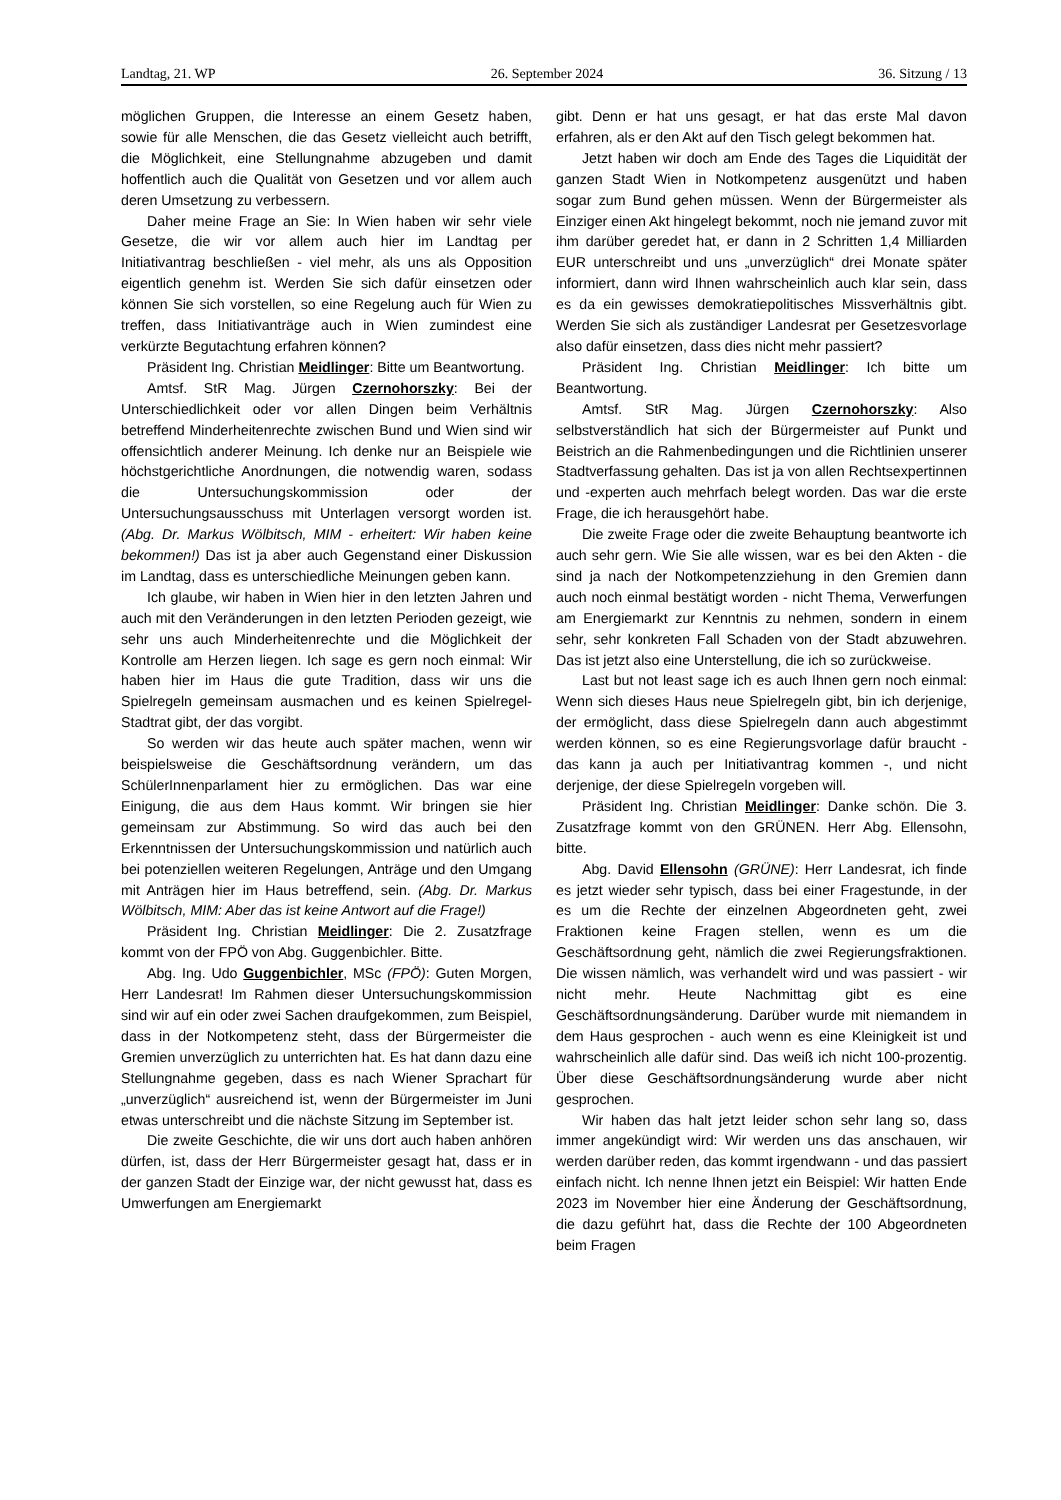Landtag, 21. WP 26. September 2024 36. Sitzung / 13
möglichen Gruppen, die Interesse an einem Gesetz haben, sowie für alle Menschen, die das Gesetz vielleicht auch betrifft, die Möglichkeit, eine Stellungnahme abzugeben und damit hoffentlich auch die Qualität von Gesetzen und vor allem auch deren Umsetzung zu verbessern.
Daher meine Frage an Sie: In Wien haben wir sehr viele Gesetze, die wir vor allem auch hier im Landtag per Initiativantrag beschließen - viel mehr, als uns als Opposition eigentlich genehm ist. Werden Sie sich dafür einsetzen oder können Sie sich vorstellen, so eine Regelung auch für Wien zu treffen, dass Initiativanträge auch in Wien zumindest eine verkürzte Begutachtung erfahren können?
Präsident Ing. Christian Meidlinger: Bitte um Beantwortung.
Amtsf. StR Mag. Jürgen Czernohorszky: Bei der Unterschiedlichkeit oder vor allen Dingen beim Verhältnis betreffend Minderheitenrechte zwischen Bund und Wien sind wir offensichtlich anderer Meinung. Ich denke nur an Beispiele wie höchstgerichtliche Anordnungen, die notwendig waren, sodass die Untersuchungskommission oder der Untersuchungsausschuss mit Unterlagen versorgt worden ist. (Abg. Dr. Markus Wölbitsch, MIM - erheitert: Wir haben keine bekommen!) Das ist ja aber auch Gegenstand einer Diskussion im Landtag, dass es unterschiedliche Meinungen geben kann.
Ich glaube, wir haben in Wien hier in den letzten Jahren und auch mit den Veränderungen in den letzten Perioden gezeigt, wie sehr uns auch Minderheitenrechte und die Möglichkeit der Kontrolle am Herzen liegen. Ich sage es gern noch einmal: Wir haben hier im Haus die gute Tradition, dass wir uns die Spielregeln gemeinsam ausmachen und es keinen Spielregel-Stadtrat gibt, der das vorgibt.
So werden wir das heute auch später machen, wenn wir beispielsweise die Geschäftsordnung verändern, um das SchülerInnenparlament hier zu ermöglichen. Das war eine Einigung, die aus dem Haus kommt. Wir bringen sie hier gemeinsam zur Abstimmung. So wird das auch bei den Erkenntnissen der Untersuchungskommission und natürlich auch bei potenziellen weiteren Regelungen, Anträge und den Umgang mit Anträgen hier im Haus betreffend, sein. (Abg. Dr. Markus Wölbitsch, MIM: Aber das ist keine Antwort auf die Frage!)
Präsident Ing. Christian Meidlinger: Die 2. Zusatzfrage kommt von der FPÖ von Abg. Guggenbichler. Bitte.
Abg. Ing. Udo Guggenbichler, MSc (FPÖ): Guten Morgen, Herr Landesrat! Im Rahmen dieser Untersuchungskommission sind wir auf ein oder zwei Sachen draufgekommen, zum Beispiel, dass in der Notkompetenz steht, dass der Bürgermeister die Gremien unverzüglich zu unterrichten hat. Es hat dann dazu eine Stellungnahme gegeben, dass es nach Wiener Sprachart für „unverzüglich“ ausreichend ist, wenn der Bürgermeister im Juni etwas unterschreibt und die nächste Sitzung im September ist.
Die zweite Geschichte, die wir uns dort auch haben anhören dürfen, ist, dass der Herr Bürgermeister gesagt hat, dass er in der ganzen Stadt der Einzige war, der nicht gewusst hat, dass es Umwerfungen am Energiemarkt
gibt. Denn er hat uns gesagt, er hat das erste Mal davon erfahren, als er den Akt auf den Tisch gelegt bekommen hat.
Jetzt haben wir doch am Ende des Tages die Liquidität der ganzen Stadt Wien in Notkompetenz ausgenützt und haben sogar zum Bund gehen müssen. Wenn der Bürgermeister als Einziger einen Akt hingelegt bekommt, noch nie jemand zuvor mit ihm darüber geredet hat, er dann in 2 Schritten 1,4 Milliarden EUR unterschreibt und uns „unverzüglich“ drei Monate später informiert, dann wird Ihnen wahrscheinlich auch klar sein, dass es da ein gewisses demokratiepolitisches Missverhältnis gibt. Werden Sie sich als zuständiger Landesrat per Gesetzesvorlage also dafür einsetzen, dass dies nicht mehr passiert?
Präsident Ing. Christian Meidlinger: Ich bitte um Beantwortung.
Amtsf. StR Mag. Jürgen Czernohorszky: Also selbstverständlich hat sich der Bürgermeister auf Punkt und Beistrich an die Rahmenbedingungen und die Richtlinien unserer Stadtverfassung gehalten. Das ist ja von allen Rechtsexpertinnen und -experten auch mehrfach belegt worden. Das war die erste Frage, die ich herausgehört habe.
Die zweite Frage oder die zweite Behauptung beantworte ich auch sehr gern. Wie Sie alle wissen, war es bei den Akten - die sind ja nach der Notkompetenzziehung in den Gremien dann auch noch einmal bestätigt worden - nicht Thema, Verwerfungen am Energiemarkt zur Kenntnis zu nehmen, sondern in einem sehr, sehr konkreten Fall Schaden von der Stadt abzuwehren. Das ist jetzt also eine Unterstellung, die ich so zurückweise.
Last but not least sage ich es auch Ihnen gern noch einmal: Wenn sich dieses Haus neue Spielregeln gibt, bin ich derjenige, der ermöglicht, dass diese Spielregeln dann auch abgestimmt werden können, so es eine Regierungsvorlage dafür braucht - das kann ja auch per Initiativantrag kommen -, und nicht derjenige, der diese Spielregeln vorgeben will.
Präsident Ing. Christian Meidlinger: Danke schön. Die 3. Zusatzfrage kommt von den GRÜNEN. Herr Abg. Ellensohn, bitte.
Abg. David Ellensohn (GRÜNE): Herr Landesrat, ich finde es jetzt wieder sehr typisch, dass bei einer Fragestunde, in der es um die Rechte der einzelnen Abgeordneten geht, zwei Fraktionen keine Fragen stellen, wenn es um die Geschäftsordnung geht, nämlich die zwei Regierungsfraktionen. Die wissen nämlich, was verhandelt wird und was passiert - wir nicht mehr. Heute Nachmittag gibt es eine Geschäftsordnungsänderung. Darüber wurde mit niemandem in dem Haus gesprochen - auch wenn es eine Kleinigkeit ist und wahrscheinlich alle dafür sind. Das weiß ich nicht 100-prozentig. Über diese Geschäftsordnungsänderung wurde aber nicht gesprochen.
Wir haben das halt jetzt leider schon sehr lang so, dass immer angekündigt wird: Wir werden uns das anschauen, wir werden darüber reden, das kommt irgendwann - und das passiert einfach nicht. Ich nenne Ihnen jetzt ein Beispiel: Wir hatten Ende 2023 im November hier eine Änderung der Geschäftsordnung, die dazu geführt hat, dass die Rechte der 100 Abgeordneten beim Fragen